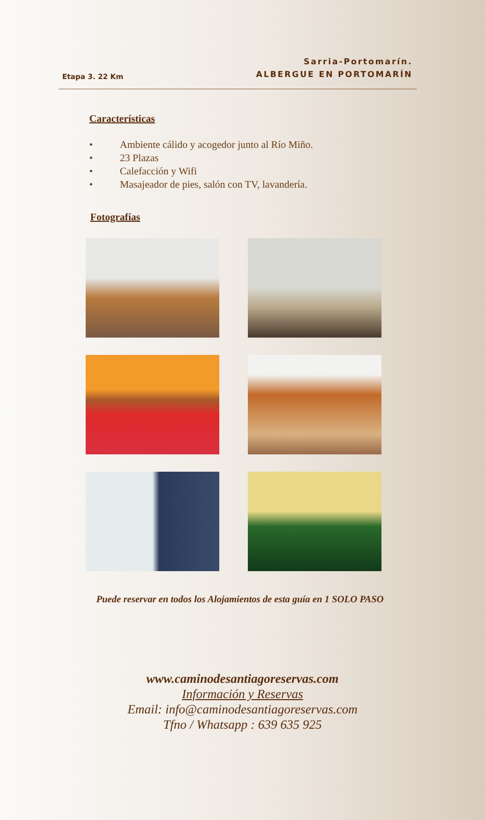Etapa 3. 22 Km
Sarria-Portomarín.
ALBERGUE EN PORTOMARÍN
Características
• Ambiente cálido y acogedor junto al Río Miño.
• 23 Plazas
• Calefacción y Wifi
• Masajeador de pies, salón con TV, lavandería.
Fotografías
Puede reservar en todos los Alojamientos de esta guía en 1 SOLO PASO
www.caminodesantiagoreservas.com
Información y Reservas
Email: info@caminodesantiagoreservas.com
Tfno / Whatsapp : 639 635 925